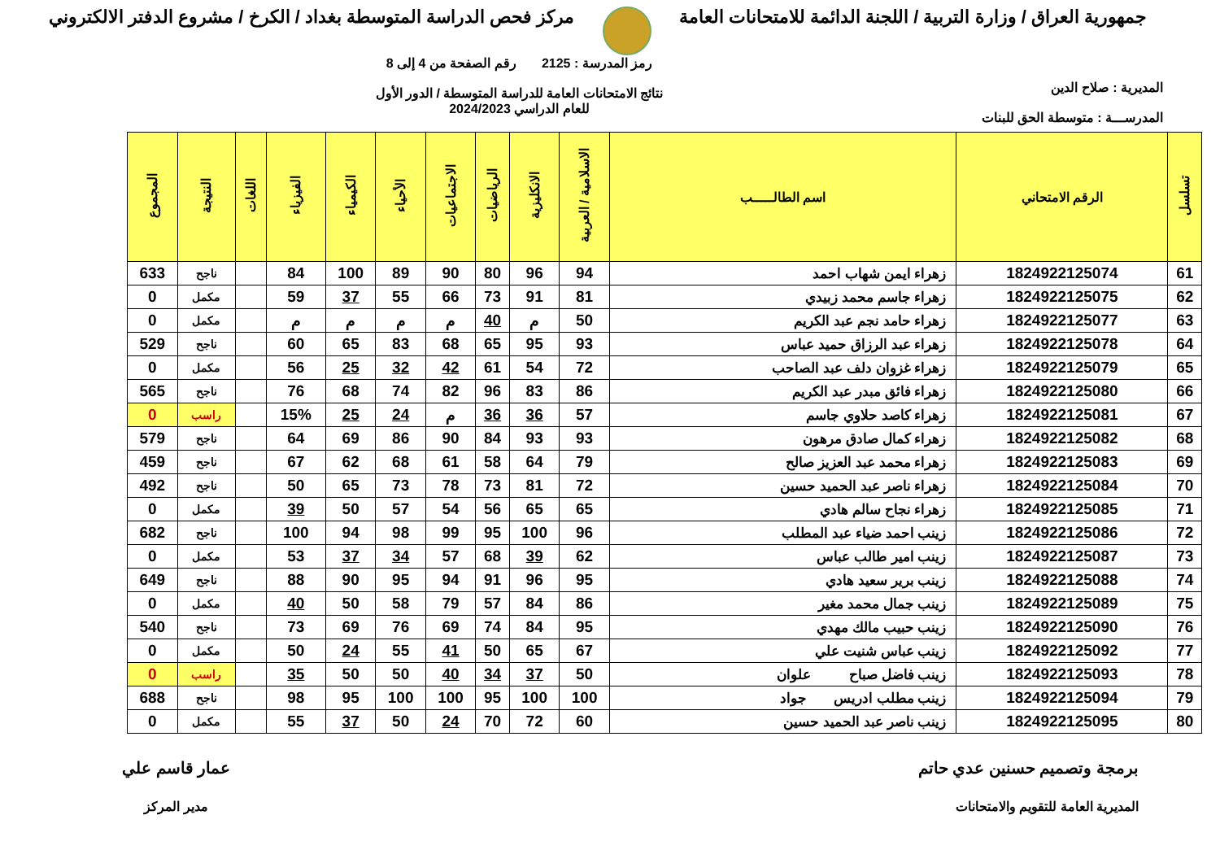جمهورية العراق / وزارة التربية / اللجنة الدائمة للامتحانات العامة
مركز فحص الدراسة المتوسطة بغداد / الكرخ / مشروع الدفتر الالكتروني
المديرية : صلاح الدين
المدرســـة : متوسطة الحق للبنات
رمز المدرسة : 2125 رقم الصفحة من 4 إلى 8
نتائج الامتحانات العامة للدراسة المتوسطة / الدور الأول
للعام الدراسي 2024/2023
| تسلسل | الرقم الامتحاني | اسم الطالـــــب | الاسلامية / العربية | الانكليزية | الرياضيات | الاجتماعيات | الأحياء | الكيمياء | الفيزياء | اللغات | النتيجة | المجموع |
| --- | --- | --- | --- | --- | --- | --- | --- | --- | --- | --- | --- | --- |
| 61 | 1824922125074 | زهراء ايمن شهاب احمد | 94 | 96 | 80 | 90 | 89 | 100 | 84 | | ناجح | 633 |
| 62 | 1824922125075 | زهراء جاسم محمد زبيدي | 81 | 91 | 73 | 66 | 55 | 37 | 59 | | مكمل | 0 |
| 63 | 1824922125077 | زهراء حامد نجم عبد الكريم | 50 | م | 40 | م | م | م | م | | مكمل | 0 |
| 64 | 1824922125078 | زهراء عبد الرزاق حميد عباس | 93 | 95 | 65 | 68 | 83 | 65 | 60 | | ناجح | 529 |
| 65 | 1824922125079 | زهراء غزوان دلف عبد الصاحب | 72 | 54 | 61 | 42 | 32 | 25 | 56 | | مكمل | 0 |
| 66 | 1824922125080 | زهراء فائق مبدر عبد الكريم | 86 | 83 | 96 | 82 | 74 | 68 | 76 | | ناجح | 565 |
| 67 | 1824922125081 | زهراء كاصد حلاوي جاسم | 57 | 36 | 36 | م | 24 | 25 | 15% | | راسب | 0 |
| 68 | 1824922125082 | زهراء كمال صادق مرهون | 93 | 93 | 84 | 90 | 86 | 69 | 64 | | ناجح | 579 |
| 69 | 1824922125083 | زهراء محمد عبد العزيز صالح | 79 | 64 | 58 | 61 | 68 | 62 | 67 | | ناجح | 459 |
| 70 | 1824922125084 | زهراء ناصر عبد الحميد حسين | 72 | 81 | 73 | 78 | 73 | 65 | 50 | | ناجح | 492 |
| 71 | 1824922125085 | زهراء نجاح سالم هادي | 65 | 65 | 56 | 54 | 57 | 50 | 39 | | مكمل | 0 |
| 72 | 1824922125086 | زينب احمد ضياء عبد المطلب | 96 | 100 | 95 | 99 | 98 | 94 | 100 | | ناجح | 682 |
| 73 | 1824922125087 | زينب امير طالب عباس | 62 | 39 | 68 | 57 | 34 | 37 | 53 | | مكمل | 0 |
| 74 | 1824922125088 | زينب برير سعيد هادي | 95 | 96 | 91 | 94 | 95 | 90 | 88 | | ناجح | 649 |
| 75 | 1824922125089 | زينب جمال محمد مغير | 86 | 84 | 57 | 79 | 58 | 50 | 40 | | مكمل | 0 |
| 76 | 1824922125090 | زينب حبيب مالك مهدي | 95 | 84 | 74 | 69 | 76 | 69 | 73 | | ناجح | 540 |
| 77 | 1824922125092 | زينب عباس شنيت علي | 67 | 65 | 50 | 41 | 55 | 24 | 50 | | مكمل | 0 |
| 78 | 1824922125093 | زينب فاضل صباح علوان | 50 | 37 | 34 | 40 | 50 | 50 | 35 | | راسب | 0 |
| 79 | 1824922125094 | زينب مطلب ادريس جواد | 100 | 100 | 95 | 100 | 100 | 95 | 98 | | ناجح | 688 |
| 80 | 1824922125095 | زينب ناصر عبد الحميد حسين | 60 | 72 | 70 | 24 | 50 | 37 | 55 | | مكمل | 0 |
برمجة وتصميم حسنين عدي حاتم
المديرية العامة للتقويم والامتحانات
عمار قاسم علي
مدير المركز